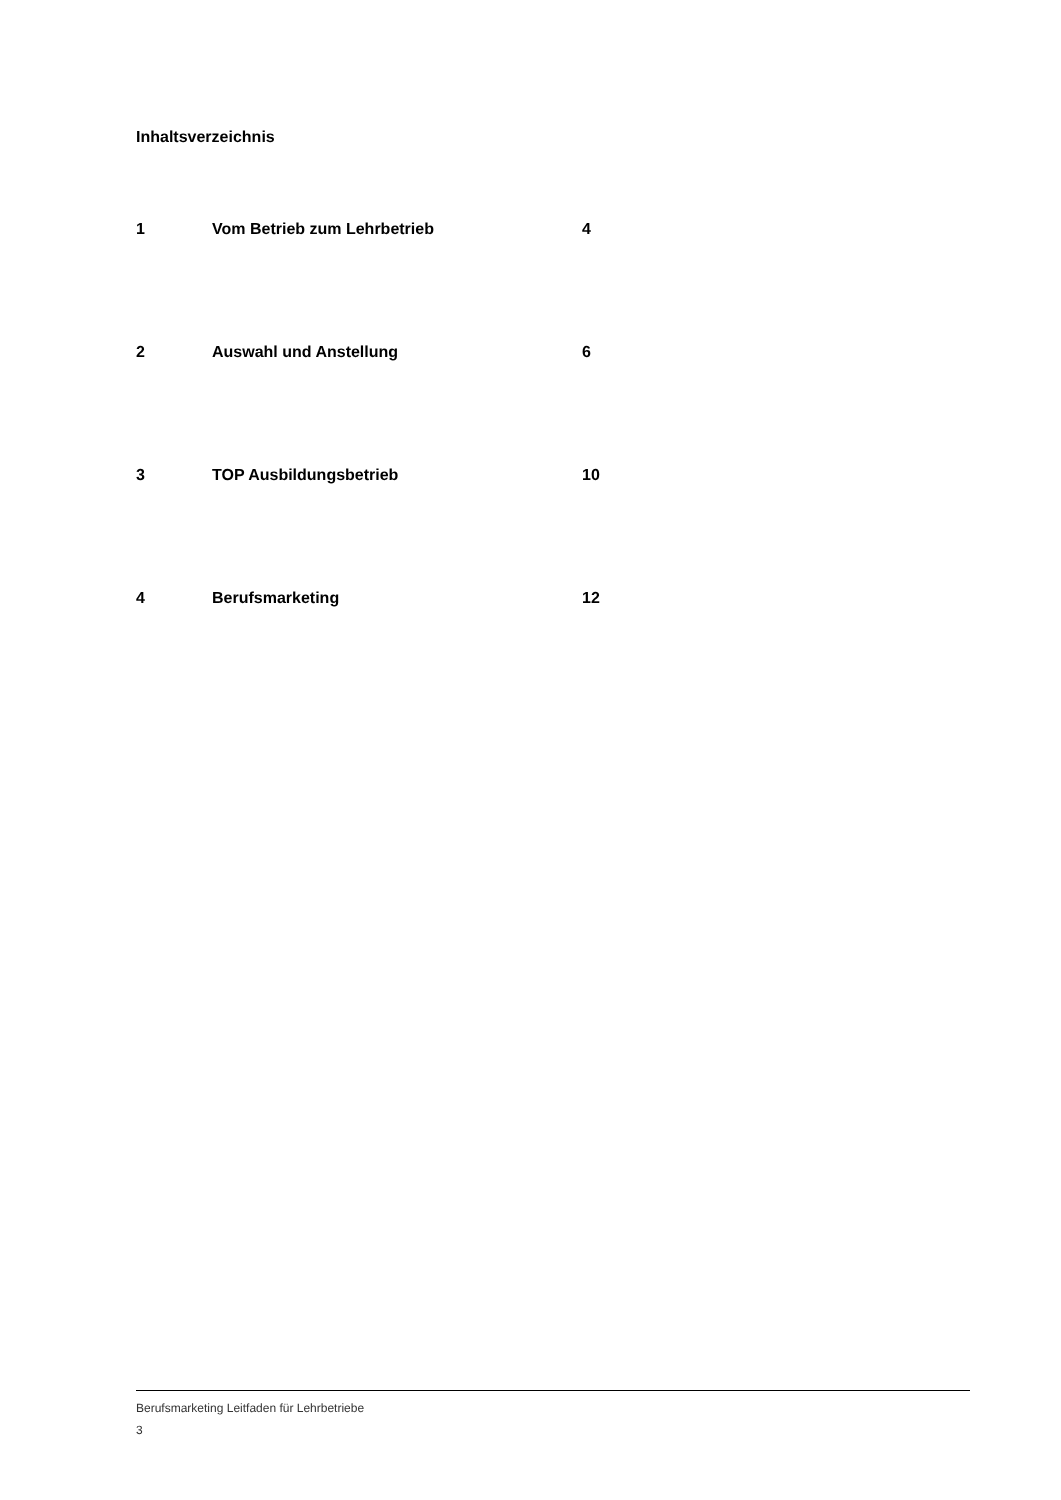Inhaltsverzeichnis
1 Vom Betrieb zum Lehrbetrieb 4
2 Auswahl und Anstellung 6
3 TOP Ausbildungsbetrieb 10
4 Berufsmarketing 12
Berufsmarketing Leitfaden für Lehrbetriebe
3